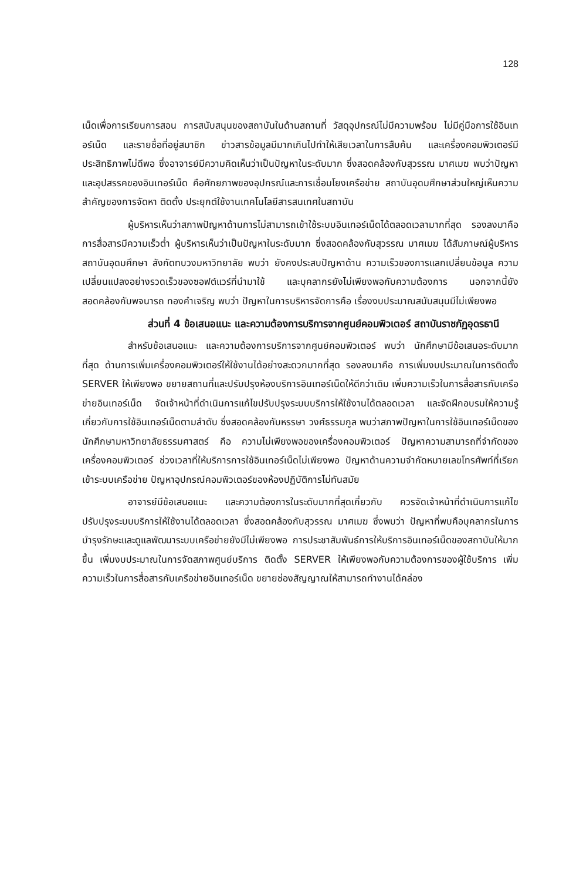128
เน็ดเพื่อการเรียนการสอน การสนับสนุนของสถาบันในด้านสถานที่ วัสดุอุปกรณ์ไม่มีความพร้อม ไม่มีคู่มือการใช้อินเทอร์เน็ด และรายชื่อที่อยู่สมาชิก ข่าวสารข้อมูลมีมากเกินไปทำให้เสียเวลาในการสืบค้น และเครื่องคอมพิวเตอร์มีประสิทธิภาพไม่ดีพอ ซึ่งอาจารย์มีความคิดเห็นว่าเป็นปัญหาในระดับมาก ซึ่งสอดคล้องกับสุวรรณ มาศเมฆ พบว่าปัญหาและอุปสรรคของอินเทอร์เน็ด คือศักยภาพของอุปกรณ์และการเชื่อมโยงเครือข่าย สถาบันอุดมศึกษาส่วนใหญ่เห็นความสำคัญของการจัดหา ติดตั้ง ประยุกต์ใช้งานเทคโนโลยีสารสนเทศในสถาบัน
ผู้บริหารเห็นว่าสภาพปัญหาด้านการไม่สามารถเข้าใช้ระบบอินเทอร์เน็ดได้ตลอดเวลามากที่สุด รองลงมาคือการสื่อสารมีความเร็วต่ำ ผู้บริหารเห็นว่าเป็นปัญหาในระดับมาก ซึ่งสอดคล้องกับสุวรรณ มาศเมฆ ได้สัมภาษณ์ผู้บริหารสถาบันอุดมศึกษา สังกัดทบวงมหาวิทยาลัย พบว่า ยังคงประสบปัญหาด้าน ความเร็วของการแลกเปลี่ยนข้อมูล ความเปลี่ยนแปลงอย่างรวดเร็วของซอฟต์แวร์ที่นำมาใช้ และบุคลากรยังไม่เพียงพอกับความต้องการ นอกจากนี้ยังสอดคล้องกับพจนารถ ทองคำเจริญ พบว่า ปัญหาในการบริหารจัดการคือ เรื่องงบประมาณสนับสนุนมีไม่เพียงพอ
ส่วนที่ 4 ข้อเสนอแนะ และความต้องการบริการจากศูนย์คอมพิวเตอร์ สถาบันราชภัฏอุดรธานี
สำหรับข้อเสนอแนะ และความต้องการบริการจากศูนย์คอมพิวเตอร์ พบว่า นักศึกษามีข้อเสนอระดับมากที่สุด ด้านการเพิ่มเครื่องคอมพิวเตอร์ให้ใช้งานได้อย่างสะดวกมากที่สุด รองลงมาคือ การเพิ่มงบประมาณในการติดตั้ง SERVER ให้เพียงพอ ขยายสถานที่และปรับปรุงห้องบริการอินเทอร์เน็ดให้ดีกว่าเดิม เพิ่มความเร็วในการสื่อสารกับเครือข่ายอินเทอร์เน็ด จัดเจ้าหน้าที่ดำเนินการแก้ไขปรับปรุงระบบบริการให้ใช้งานได้ตลอดเวลา และจัดฝึกอบรมให้ความรู้เกี่ยวกับการใช้อินเทอร์เน็ดตามลำดับ ซึ่งสอดคล้องกับหรรษา วงศ์ธรรมกูล พบว่าสภาพปัญหาในการใช้อินเทอร์เน็ดของนักศึกษามหาวิทยาลัยธรรมศาสตร์ คือ ความไม่เพียงพอของเครื่องคอมพิวเตอร์ ปัญหาความสามารถที่จำกัดของเครื่องคอมพิวเตอร์ ช่วงเวลาที่ให้บริการการใช้อินเทอร์เน็ดไม่เพียงพอ ปัญหาด้านความจำกัดหมายเลขโทรศัพท์ที่เรียกเข้าระบบเครือข่าย ปัญหาอุปกรณ์คอมพิวเตอร์ของห้องปฏิบัติการไม่ทันสมัย
อาจารย์มีข้อเสนอแนะ และความต้องการในระดับมากที่สุดเกี่ยวกับ ควรจัดเจ้าหน้าที่ดำเนินการแก้ไขปรับปรุงระบบบริการให้ใช้งานได้ตลอดเวลา ซึ่งสอดคล้องกับสุวรรณ มาศเมฆ ซึ่งพบว่า ปัญหาที่พบคือบุคลากรในการบำรุงรักษะและดูแลพัฒนาระบบเครือข่ายยังมีไม่เพียงพอ การประชาสัมพันธ์การให้บริการอินเทอร์เน็ดของสถาบันให้มากขึ้น เพิ่มงบประมาณในการจัดสภาพศูนย์บริการ ติดตั้ง SERVER ให้เพียงพอกับความต้องการของผู้ใช้บริการ เพิ่มความเร็วในการสื่อสารกับเครือข่ายอินเทอร์เน็ด ขยายช่องสัญญาณให้สามารถทำงานได้คล่อง